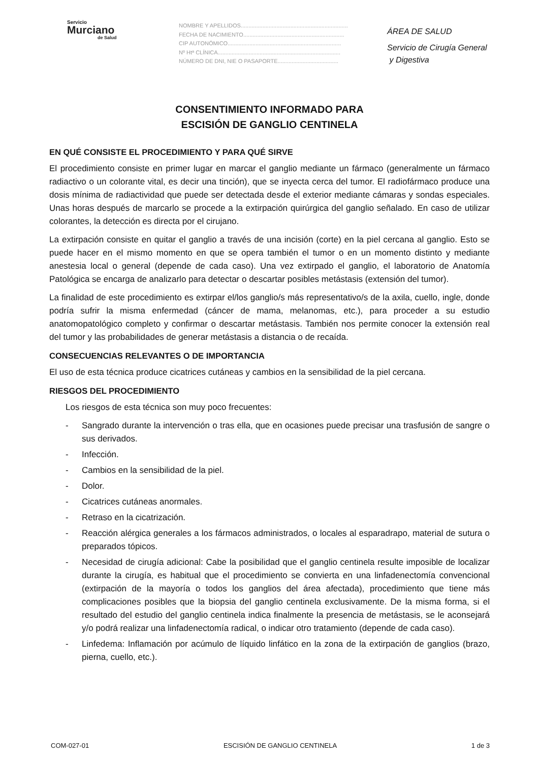Servicio
Murciano
de Salud
NOMBRE Y APELLIDOS.....................................................................
FECHA DE NACIMIENTO.................................................................
CIP AUTONÓMICO.........................................................................
Nº Htª CLÍNICA...............................................................................
NÚMERO DE DNI, NIE O PASAPORTE.......................................
ÁREA DE SALUD
Servicio de Cirugía General
y Digestiva
CONSENTIMIENTO INFORMADO PARA
ESCISIÓN DE GANGLIO CENTINELA
EN QUÉ CONSISTE EL PROCEDIMIENTO Y PARA QUÉ SIRVE
El procedimiento consiste en primer lugar en marcar el ganglio mediante un fármaco (generalmente un fármaco radiactivo o un colorante vital, es decir una tinción), que se inyecta cerca del tumor. El radiofármaco produce una dosis mínima de radiactividad que puede ser detectada desde el exterior mediante cámaras y sondas especiales. Unas horas después de marcarlo se procede a la extirpación quirúrgica del ganglio señalado. En caso de utilizar colorantes, la detección es directa por el cirujano.
La extirpación consiste en quitar el ganglio a través de una incisión (corte) en la piel cercana al ganglio. Esto se puede hacer en el mismo momento en que se opera también el tumor o en un momento distinto y mediante anestesia local o general (depende de cada caso). Una vez extirpado el ganglio, el laboratorio de Anatomía Patológica se encarga de analizarlo para detectar o descartar posibles metástasis (extensión del tumor).
La finalidad de este procedimiento es extirpar el/los ganglio/s más representativo/s de la axila, cuello, ingle, donde podría sufrir la misma enfermedad (cáncer de mama, melanomas, etc.), para proceder a su estudio anatomopatológico completo y confirmar o descartar metástasis. También nos permite conocer la extensión real del tumor y las probabilidades de generar metástasis a distancia o de recaída.
CONSECUENCIAS RELEVANTES O DE IMPORTANCIA
El uso de esta técnica produce cicatrices cutáneas y cambios en la sensibilidad de la piel cercana.
RIESGOS DEL PROCEDIMIENTO
Los riesgos de esta técnica son muy poco frecuentes:
- Sangrado durante la intervención o tras ella, que en ocasiones puede precisar una trasfusión de sangre o sus derivados.
- Infección.
- Cambios en la sensibilidad de la piel.
- Dolor.
- Cicatrices cutáneas anormales.
- Retraso en la cicatrización.
- Reacción alérgica generales a los fármacos administrados, o locales al esparadrapo, material de sutura o preparados tópicos.
- Necesidad de cirugía adicional: Cabe la posibilidad que el ganglio centinela resulte imposible de localizar durante la cirugía, es habitual que el procedimiento se convierta en una linfadenectomía convencional (extirpación de la mayoría o todos los ganglios del área afectada), procedimiento que tiene más complicaciones posibles que la biopsia del ganglio centinela exclusivamente. De la misma forma, si el resultado del estudio del ganglio centinela indica finalmente la presencia de metástasis, se le aconsejará y/o podrá realizar una linfadenectomía radical, o indicar otro tratamiento (depende de cada caso).
- Linfedema: Inflamación por acúmulo de líquido linfático en la zona de la extirpación de ganglios (brazo, pierna, cuello, etc.).
COM-027-01 ESCISIÓN DE GANGLIO CENTINELA 1 de 3